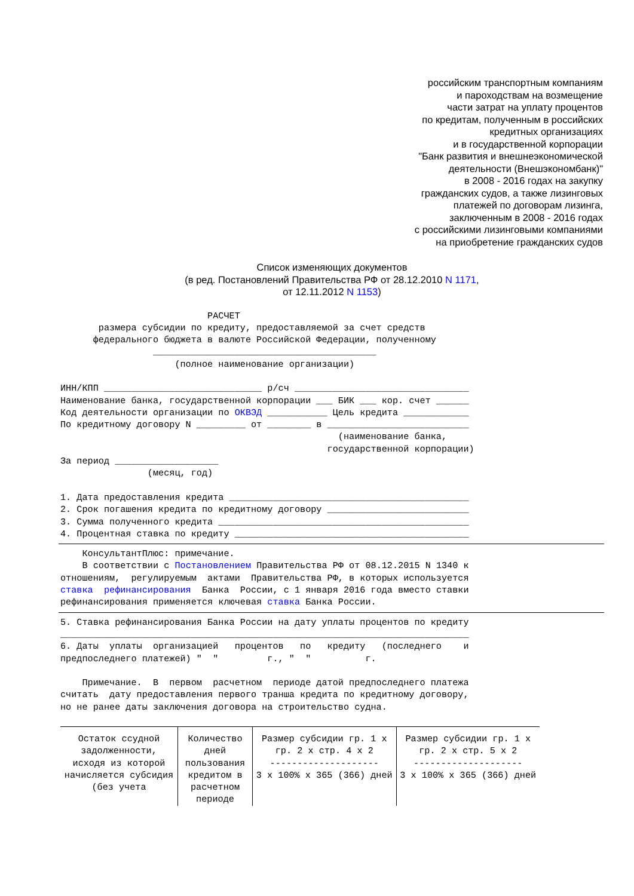российским транспортным компаниям
и пароходствам на возмещение
части затрат на уплату процентов
по кредитам, полученным в российских
кредитных организациях
и в государственной корпорации
"Банк развития и внешнеэкономической
деятельности (Внешэкономбанк)"
в 2008 - 2016 годах на закупку
гражданских судов, а также лизинговых
платежей по договорам лизинга,
заключенным в 2008 - 2016 годах
с российскими лизинговыми компаниями
на приобретение гражданских судов
Список изменяющих документов
(в ред. Постановлений Правительства РФ от 28.12.2010 N 1171,
от 12.11.2012 N 1153)
                           РАСЧЕТ
       размера субсидии по кредиту, предоставляемой за счет средств
      федерального бюджета в валюте Российской Федерации, полученному
                 _________________________________________
                     (полное наименование организации)

ИНН/КПП _____________________________ р/сч ________________________________
Наименование банка, государственной корпорации ___ БИК ___ кор. счет ______
Код деятельности организации по ОКВЭД ___________ Цель кредита ____________
По кредитному договору N _________ от ________ в __________________________
                                                   (наименование банка,
                                                 государственной корпорации)
За период ___________________
                (месяц, год)

1. Дата предоставления кредита ____________________________________________
2. Срок погашения кредита по кредитному договору __________________________
3. Сумма полученного кредита ______________________________________________
4. Процентная ставка по кредиту ___________________________________________
    КонсультантПлюс: примечание.
    В соответствии с Постановлением Правительства РФ от 08.12.2015 N 1340 к
отношениям,  регулируемым  актами  Правительства РФ, в которых используется
ставка  рефинансирования  Банка  России, с 1 января 2016 года вместо ставки
рефинансирования применяется ключевая ставка Банка России.
5. Ставка рефинансирования Банка России на дату уплаты процентов по кредиту
___________________________________________________________________________
6. Даты  уплаты  организацией   процентов   по   кредиту   (последнего    и
предпоследнего платежей) "  "         г., "  "          г.

    Примечание.  В  первом  расчетном  периоде датой предпоследнего платежа
считать  дату предоставления первого транша кредита по кредитному договору,
но не ранее даты заключения договора на строительство судна.
| Остаток ссудной задолженности, исходя из которой начисляется субсидия (без учета | Количество дней пользования кредитом в расчетном периоде | Размер субсидии гр. 1 x гр. 2 x стр. 4 x 2 -------------------- 3 x 100% x 365 (366) дней | Размер субсидии гр. 1 x гр. 2 x стр. 5 x 2 -------------------- 3 x 100% x 365 (366) дней |